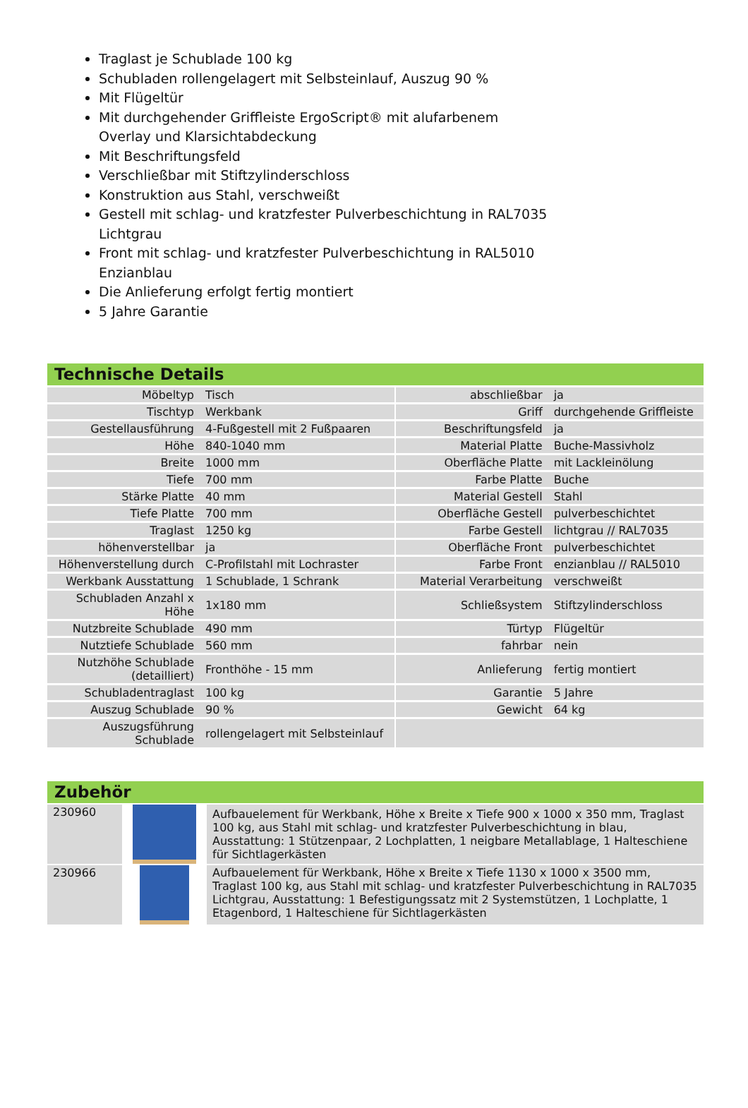Traglast je Schublade 100 kg
Schubladen rollengelagert mit Selbsteinlauf, Auszug 90 %
Mit Flügeltür
Mit durchgehender Griffleiste ErgoScript® mit alufarbenem Overlay und Klarsichtabdeckung
Mit Beschriftungsfeld
Verschließbar mit Stiftzylinderschloss
Konstruktion aus Stahl, verschweißt
Gestell mit schlag- und kratzfester Pulverbeschichtung in RAL7035 Lichtgrau
Front mit schlag- und kratzfester Pulverbeschichtung in RAL5010 Enzianblau
Die Anlieferung erfolgt fertig montiert
5 Jahre Garantie
Technische Details
| Möbeltyp | Tisch | | abschließbar | ja |
| Tischtyp | Werkbank | | Griff | durchgehende Griffleiste |
| Gestellausführung | 4-Fußgestell mit 2 Fußpaaren | | Beschriftungsfeld | ja |
| Höhe | 840-1040 mm | | Material Platte | Buche-Massivholz |
| Breite | 1000 mm | | Oberfläche Platte | mit Lackleinölung |
| Tiefe | 700 mm | | Farbe Platte | Buche |
| Stärke Platte | 40 mm | | Material Gestell | Stahl |
| Tiefe Platte | 700 mm | | Oberfläche Gestell | pulverbeschichtet |
| Traglast | 1250 kg | | Farbe Gestell | lichtgrau // RAL7035 |
| höhenverstellbar | ja | | Oberfläche Front | pulverbeschichtet |
| Höhenverstellung durch | C-Profilstahl mit Lochraster | | Farbe Front | enzianblau // RAL5010 |
| Werkbank Ausstattung | 1 Schublade, 1 Schrank | | Material Verarbeitung | verschweißt |
| Schubladen Anzahl x Höhe | 1x180 mm | | Schließsystem | Stiftzylinderschloss |
| Nutzbreite Schublade | 490 mm | | Türtyp | Flügeltür |
| Nutztiefe Schublade | 560 mm | | fahrbar | nein |
| Nutzhöhe Schublade (detailliert) | Fronthöhe - 15 mm | | Anlieferung | fertig montiert |
| Schubladentraglast | 100 kg | | Garantie | 5 Jahre |
| Auszug Schublade | 90 % | | Gewicht | 64 kg |
| Auszugsführung Schublade | rollengelagert mit Selbsteinlauf | | | |
Zubehör
| 230960 | | Aufbauelement für Werkbank, Höhe x Breite x Tiefe 900 x 1000 x 350 mm, Traglast 100 kg, aus Stahl mit schlag- und kratzfester Pulverbeschichtung in blau, Ausstattung: 1 Stützenpaar, 2 Lochplatten, 1 neigbare Metallablage, 1 Halteschiene für Sichtlagerkästen |
| 230966 | | Aufbauelement für Werkbank, Höhe x Breite x Tiefe 1130 x 1000 x 3500 mm, Traglast 100 kg, aus Stahl mit schlag- und kratzfester Pulverbeschichtung in RAL7035 Lichtgrau, Ausstattung: 1 Befestigungssatz mit 2 Systemstützen, 1 Lochplatte, 1 Etagenbord, 1 Halteschiene für Sichtlagerkästen |